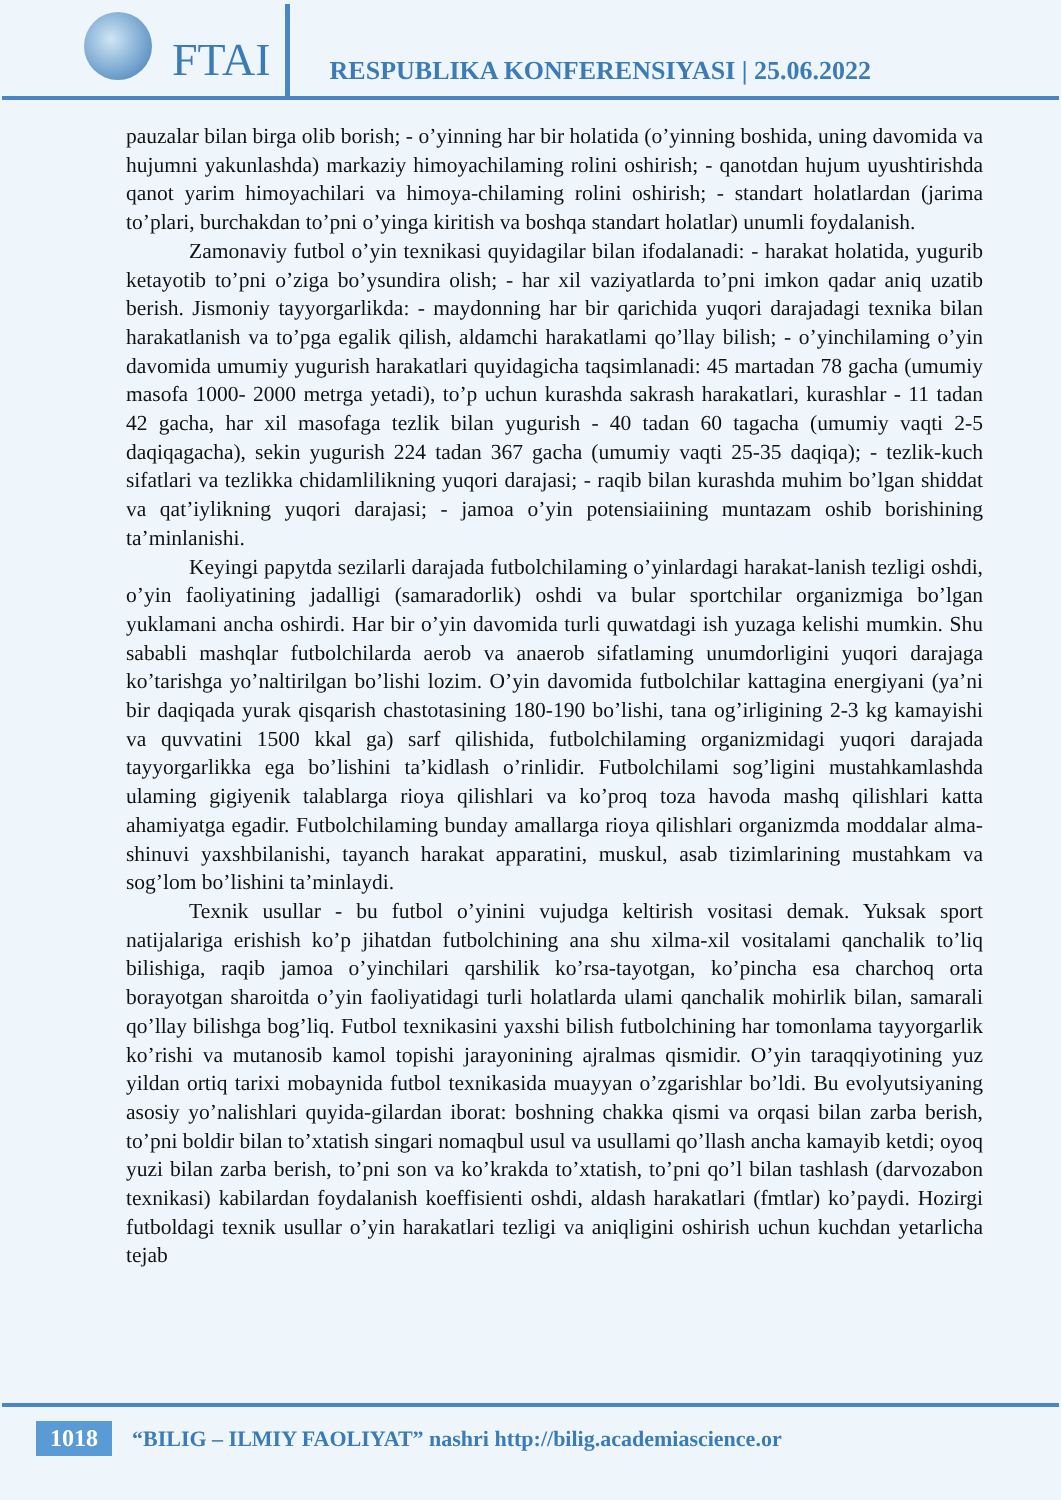FTAI
RESPUBLIKA KONFERENSIYASI | 25.06.2022
pauzalar bilan birga olib borish; - o’yinning har bir holatida (o’yinning boshida, uning davomida va hujumni yakunlashda) markaziy himoyachilaming rolini oshirish; - qanotdan hujum uyushtirishda qanot yarim himoyachilari va himoya-chilaming rolini oshirish; - standart holatlardan (jarima to’plari, burchakdan to’pni o’yinga kiritish va boshqa standart holatlar) unumli foydalanish.
Zamonaviy futbol o’yin texnikasi quyidagilar bilan ifodalanadi: - harakat holatida, yugurib ketayotib to’pni o’ziga bo’ysundira olish; - har xil vaziyatlarda to’pni imkon qadar aniq uzatib berish. Jismoniy tayyorgarlikda: - maydonning har bir qarichida yuqori darajadagi texnika bilan harakatlanish va to’pga egalik qilish, aldamchi harakatlami qo’llay bilish; - o’yinchilaming o’yin davomida umumiy yugurish harakatlari quyidagicha taqsimlanadi: 45 martadan 78 gacha (umumiy masofa 1000- 2000 metrga yetadi), to’p uchun kurashda sakrash harakatlari, kurashlar - 11 tadan 42 gacha, har xil masofaga tezlik bilan yugurish - 40 tadan 60 tagacha (umumiy vaqti 2-5 daqiqagacha), sekin yugurish 224 tadan 367 gacha (umumiy vaqti 25-35 daqiqa); - tezlik-kuch sifatlari va tezlikka chidamlilikning yuqori darajasi; - raqib bilan kurashda muhim bo’lgan shiddat va qat’iylikning yuqori darajasi; - jamoa o’yin potensiaiining muntazam oshib borishining ta’minlanishi.
Keyingi papytda sezilarli darajada futbolchilaming o’yinlardagi harakat-lanish tezligi oshdi, o’yin faoliyatining jadalligi (samaradorlik) oshdi va bular sportchilar organizmiga bo’lgan yuklamani ancha oshirdi. Har bir o’yin davomida turli quwatdagi ish yuzaga kelishi mumkin. Shu sababli mashqlar futbolchilarda aerob va anaerob sifatlaming unumdorligini yuqori darajaga ko’tarishga yo’naltirilgan bo’lishi lozim. O’yin davomida futbolchilar kattagina energiyani (ya’ni bir daqiqada yurak qisqarish chastotasining 180-190 bo’lishi, tana og’irligining 2-3 kg kamayishi va quvvatini 1500 kkal ga) sarf qilishida, futbolchilaming organizmidagi yuqori darajada tayyorgarlikka ega bo’lishini ta’kidlash o’rinlidir. Futbolchilami sog’ligini mustahkamlashda ulaming gigiyenik talablarga rioya qilishlari va ko’proq toza havoda mashq qilishlari katta ahamiyatga egadir. Futbolchilaming bunday amallarga rioya qilishlari organizmda moddalar alma-shinuvi yaxshbilanishi, tayanch harakat apparatini, muskul, asab tizimlarining mustahkam va sog’lom bo’lishini ta’minlaydi.
Texnik usullar - bu futbol o’yinini vujudga keltirish vositasi demak. Yuksak sport natijalariga erishish ko’p jihatdan futbolchining ana shu xilma-xil vositalami qanchalik to’liq bilishiga, raqib jamoa o’yinchilari qarshilik ko’rsa-tayotgan, ko’pincha esa charchoq orta borayotgan sharoitda o’yin faoliyatidagi turli holatlarda ulami qanchalik mohirlik bilan, samarali qo’llay bilishga bog’liq. Futbol texnikasini yaxshi bilish futbolchining har tomonlama tayyorgarlik ko’rishi va mutanosib kamol topishi jarayonining ajralmas qismidir. O’yin taraqqiyotining yuz yildan ortiq tarixi mobaynida futbol texnikasida muayyan o’zgarishlar bo’ldi. Bu evolyutsiyaning asosiy yo’nalishlari quyida-gilardan iborat: boshning chakka qismi va orqasi bilan zarba berish, to’pni boldir bilan to’xtatish singari nomaqbul usul va usullami qo’llash ancha kamayib ketdi; oyoq yuzi bilan zarba berish, to’pni son va ko’krakda to’xtatish, to’pni qo’l bilan tashlash (darvozabon texnikasi) kabilardan foydalanish koeffisienti oshdi, aldash harakatlari (fmtlar) ko’paydi. Hozirgi futboldagi texnik usullar o’yin harakatlari tezligi va aniqligini oshirish uchun kuchdan yetarlicha tejab
1018 “BILIG – ILMIY FAOLIYAT” nashri http://bilig.academiascience.or